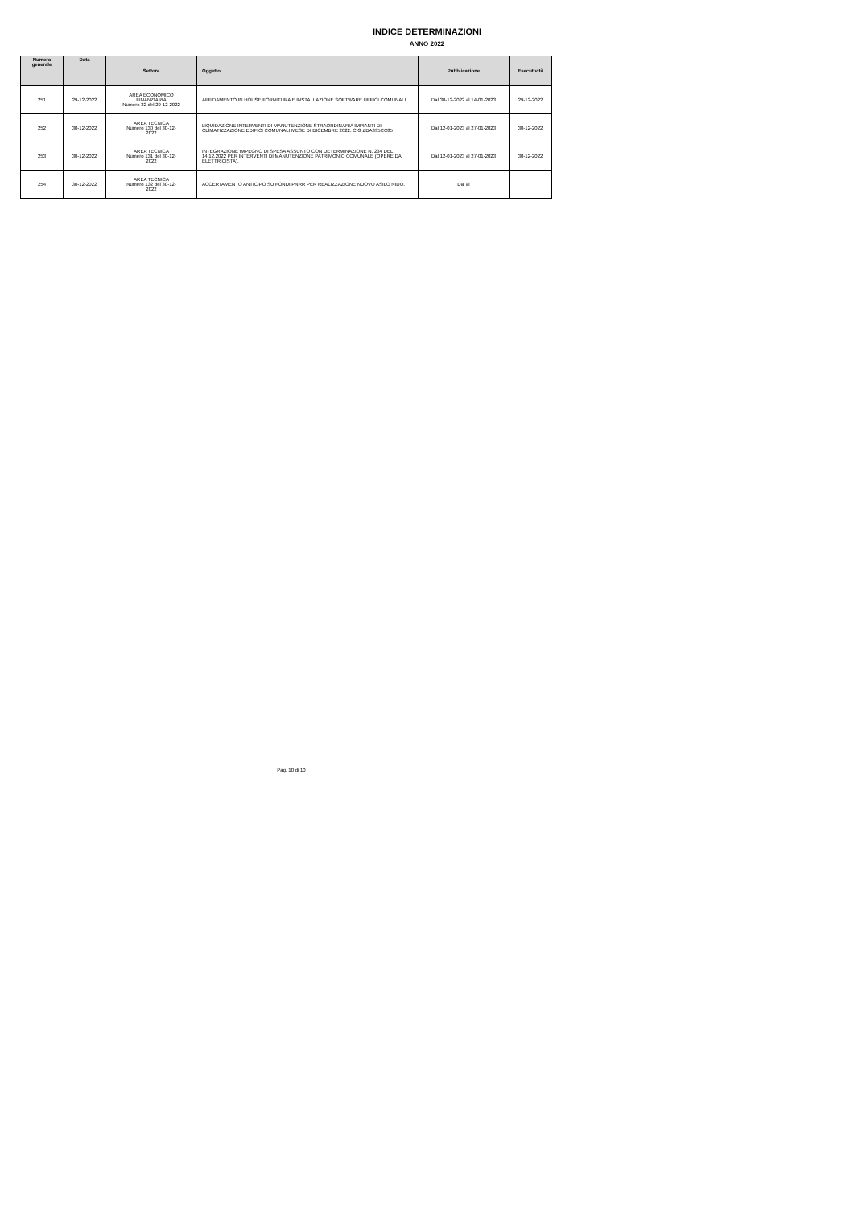INDICE DETERMINAZIONI
ANNO 2022
| Numero generale | Data | Settore | Oggetto | Pubblicazione | Esecutività |
| --- | --- | --- | --- | --- | --- |
| 251 | 29-12-2022 | AREA ECONOMICO FINANZIARIA Numero 32 del 29-12-2022 | AFFIDAMENTO IN HOUSE FORNITURA E INSTALLAZIONE SOFTWARE UFFICI COMUNALI. | Dal 30-12-2022 al 14-01-2023 | 29-12-2022 |
| 252 | 30-12-2022 | AREA TECNICA Numero 130 del 30-12- 2022 | LIQUIDAZIONE INTERVENTI DI MANUTENZIONE STRAORDINARIA IMPIANTI DI CLIMATIZZAZIONE EDIFICI COMUNALI MESE DI DICEMBRE 2022. CIG ZDA395CC85 | Dal 12-01-2023 al 27-01-2023 | 30-12-2022 |
| 253 | 30-12-2022 | AREA TECNICA Numero 131 del 30-12- 2022 | INTEGRAZIONE IMPEGNO DI SPESA ASSUNTO CON DETERMINAZIONE N. 234 DEL 14.12.2022 PER INTERVENTI DI MANUTENZIONE PATRIMONIO COMUNALE (OPERE DA ELETTRICISTA). | Dal 12-01-2023 al 27-01-2023 | 30-12-2022 |
| 254 | 30-12-2022 | AREA TECNICA Numero 132 del 30-12- 2022 | ACCERTAMENTO ANTICIPO SU FONDI PNRR PER REALIZZAZIONE NUOVO ASILO NIDO. | Dal al | |
Pag. 10 di 10